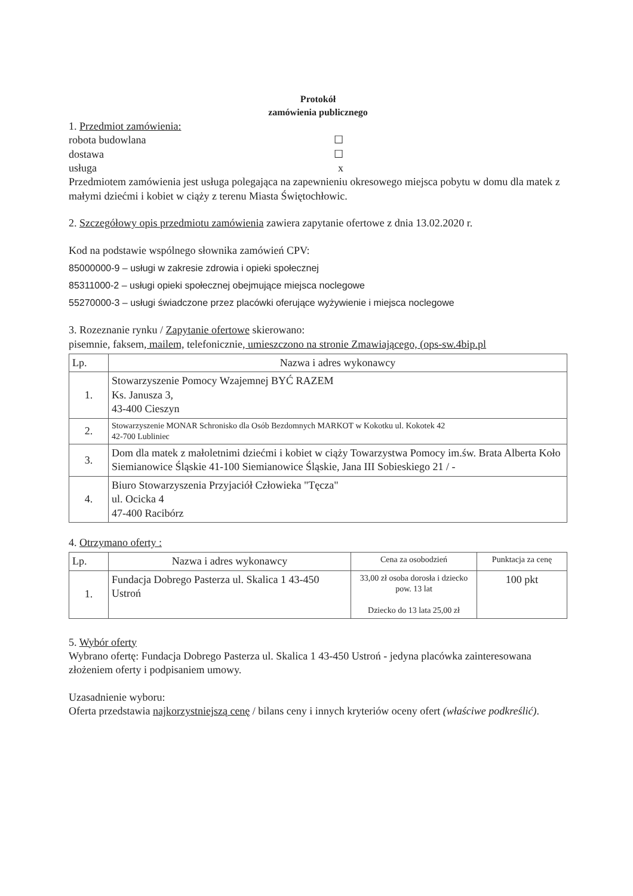Protokół
zamówienia publicznego
1. Przedmiot zamówienia:
robota budowlana ☐
dostawa ☐
usługa x
Przedmiotem zamówienia jest usługa polegająca na zapewnieniu okresowego miejsca pobytu w domu dla matek z małymi dziećmi i kobiet w ciąży z terenu Miasta Świętochłowic.
2. Szczegółowy opis przedmiotu zamówienia zawiera zapytanie ofertowe z dnia 13.02.2020 r.
Kod na podstawie wspólnego słownika zamówień CPV:
85000000-9 – usługi w zakresie zdrowia i opieki społecznej
85311000-2 – usługi opieki społecznej obejmujące miejsca noclegowe
55270000-3 – usługi świadczone przez placówki oferujące wyżywienie i miejsca noclegowe
3. Rozeznanie rynku / Zapytanie ofertowe skierowano:
pisemnie, faksem, mailem, telefonicznie, umieszczono na stronie Zmawiającego, (ops-sw.4bip.pl
| Lp. | Nazwa i adres wykonawcy |
| --- | --- |
| 1. | Stowarzyszenie Pomocy Wzajemnej BYĆ RAZEM Ks. Janusza 3, 43-400 Cieszyn |
| 2. | Stowarzyszenie MONAR Schronisko dla Osób Bezdomnych MARKOT w Kokotku ul. Kokotek 42 42-700 Lubliniec |
| 3. | Dom dla matek z małoletnimi dziećmi i kobiet w ciąży Towarzystwa Pomocy im.św. Brata Alberta Koło Siemianowice Śląskie 41-100 Siemianowice Śląskie, Jana III Sobieskiego 21 / - |
| 4. | Biuro Stowarzyszenia Przyjaciół Człowieka "Tęcza" ul. Ocicka 4 47-400 Racibórz |
4. Otrzymano oferty :
| Lp. | Nazwa i adres wykonawcy | Cena za osobodzień | Punktacja za cenę |
| --- | --- | --- | --- |
| 1. | Fundacja Dobrego Pasterza ul. Skalica 1 43-450 Ustroń | 33,00 zł osoba dorosła i dziecko pow. 13 lat Dziecko do 13 lata 25,00 zł | 100 pkt |
5. Wybór oferty
Wybrano ofertę: Fundacja Dobrego Pasterza ul. Skalica 1 43-450 Ustroń - jedyna placówka zainteresowana złożeniem oferty i podpisaniem umowy.
Uzasadnienie wyboru:
Oferta przedstawia najkorzystniejszą cenę / bilans ceny i innych kryteriów oceny ofert (właściwe podkreślić).